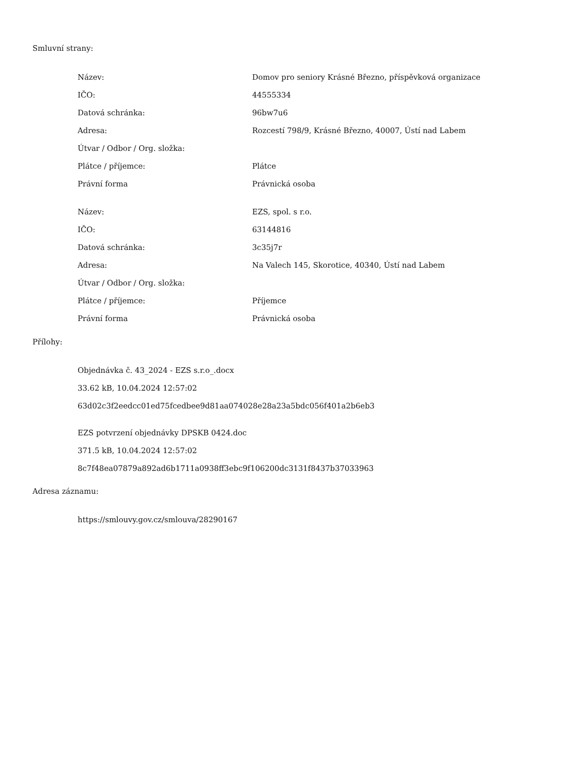Smluvní strany:
| Název: | Domov pro seniory Krásné Březno, příspěvková organizace |
| IČO: | 44555334 |
| Datová schránka: | 96bw7u6 |
| Adresa: | Rozcestí 798/9, Krásné Březno, 40007, Ústí nad Labem |
| Útvar / Odbor / Org. složka: | |
| Plátce / příjemce: | Plátce |
| Právní forma | Právnická osoba |
| Název: | EZS, spol. s r.o. |
| IČO: | 63144816 |
| Datová schránka: | 3c35j7r |
| Adresa: | Na Valech 145, Skorotice, 40340, Ústí nad Labem |
| Útvar / Odbor / Org. složka: | |
| Plátce / příjemce: | Příjemce |
| Právní forma | Právnická osoba |
Přílohy:
Objednávka č. 43_2024 - EZS s.r.o_.docx
33.62 kB, 10.04.2024 12:57:02
63d02c3f2eedcc01ed75fcedbee9d81aa074028e28a23a5bdc056f401a2b6eb3
EZS potvrzení objednávky DPSKB 0424.doc
371.5 kB, 10.04.2024 12:57:02
8c7f48ea07879a892ad6b1711a0938ff3ebc9f106200dc3131f8437b37033963
Adresa záznamu:
https://smlouvy.gov.cz/smlouva/28290167